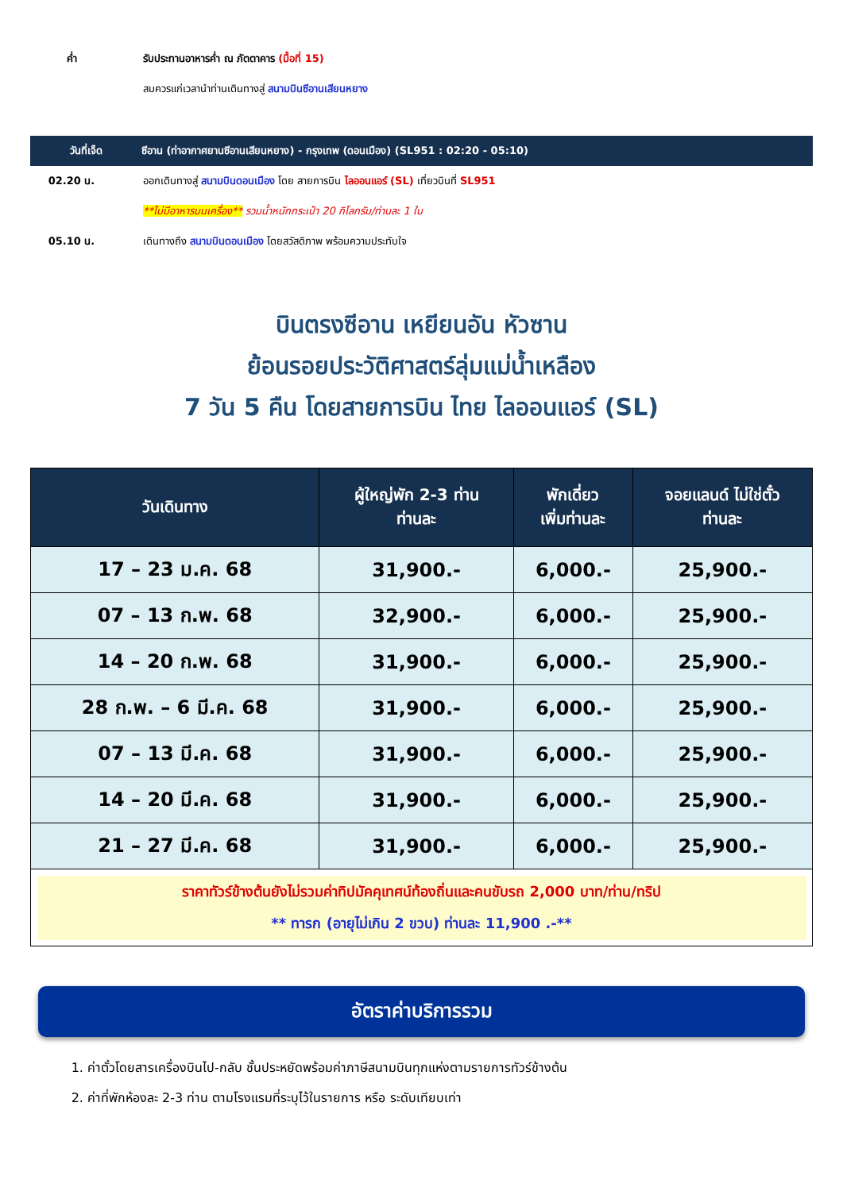ค่ำ
รับประทานอาหารค่ำ ณ ภัตตาคาร (มื้อที่ 15)
สมควรแก่เวลานำท่านเดินทางสู่ สนามบินซีอานเสียนหยาง
วันที่เจ็ด
ซีอาน (ท่าอากาศยานซีอานเสียนหยาง) - กรุงเทพ (ดอนเมือง) (SL951 : 02:20 - 05:10)
02.20 น.
ออกเดินทางสู่ สนามบินดอนเมือง โดย สายการบิน ไลออนแอร์ (SL) เที่ยวบินที่ SL951
**ไม่มีอาหารบนเครื่อง** รวมน้ำหนักกระเป๋า 20 กิโลกรัม/ท่านละ 1 ใบ
05.10 น.
เดินทางถึง สนามบินดอนเมือง โดยสวัสดิภาพ พร้อมความประทับใจ
บินตรงซีอาน เหยียนอัน หัวซาน
ย้อนรอยประวัติศาสตร์ลุ่มแม่น้ำเหลือง
7 วัน 5 คืน โดยสายการบิน ไทย ไลออนแอร์ (SL)
| วันเดินทาง | ผู้ใหญ่พัก 2-3 ท่าน ท่านละ | พักเดี่ยว เพิ่มท่านละ | จอยแลนด์ ไม่ใช่ตั๋ว ท่านละ |
| --- | --- | --- | --- |
| 17 – 23 ม.ค. 68 | 31,900.- | 6,000.- | 25,900.- |
| 07 – 13 ก.พ. 68 | 32,900.- | 6,000.- | 25,900.- |
| 14 – 20 ก.พ. 68 | 31,900.- | 6,000.- | 25,900.- |
| 28 ก.พ. – 6 มี.ค. 68 | 31,900.- | 6,000.- | 25,900.- |
| 07 – 13 มี.ค. 68 | 31,900.- | 6,000.- | 25,900.- |
| 14 – 20 มี.ค. 68 | 31,900.- | 6,000.- | 25,900.- |
| 21 – 27 มี.ค. 68 | 31,900.- | 6,000.- | 25,900.- |
| ราคาทัวร์ข้างต้นยังไม่รวมค่าทิปมัคคุเทศน์ท้องถิ่นและคนขับรถ 2,000 บาท/ท่าน/ทริป ** ทารก (อายุไม่เกิน 2 ขวบ) ท่านละ 11,900 .-** | | | |
อัตราค่าบริการรวม
1. ค่าตั๋วโดยสารเครื่องบินไป-กลับ ชั้นประหยัดพร้อมค่าภาษีสนามบินทุกแห่งตามรายการทัวร์ข้างต้น
2. ค่าที่พักห้องละ 2-3 ท่าน ตามโรงแรมที่ระบุไว้ในรายการ หรือ ระดับเทียบเท่า